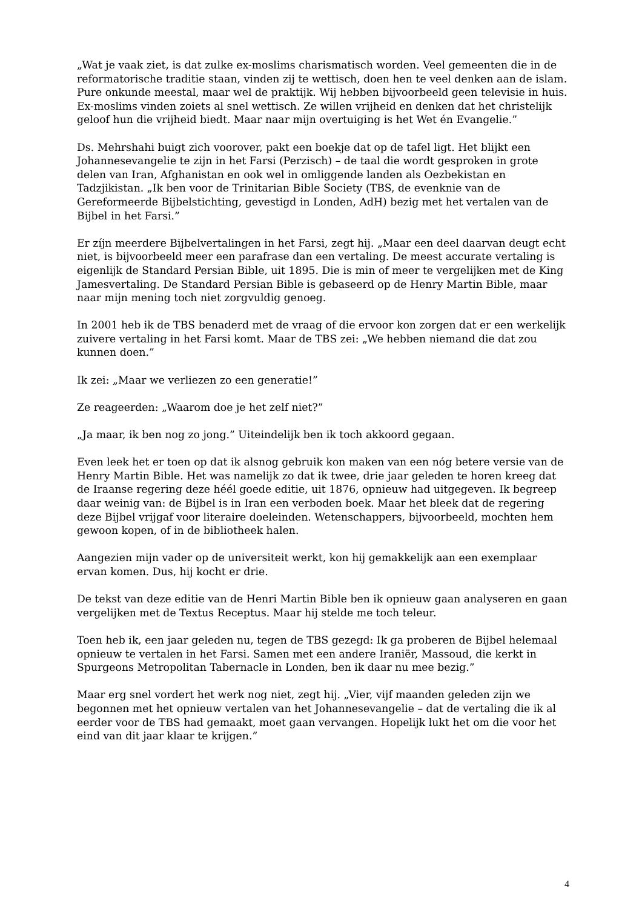„Wat je vaak ziet, is dat zulke ex-moslims charismatisch worden. Veel gemeenten die in de reformatorische traditie staan, vinden zij te wettisch, doen hen te veel denken aan de islam. Pure onkunde meestal, maar wel de praktijk. Wij hebben bijvoorbeeld geen televisie in huis. Ex-moslims vinden zoiets al snel wettisch. Ze willen vrijheid en denken dat het christelijk geloof hun die vrijheid biedt. Maar naar mijn overtuiging is het Wet én Evangelie.”
Ds. Mehrshahi buigt zich voorover, pakt een boekje dat op de tafel ligt. Het blijkt een Johannesevangelie te zijn in het Farsi (Perzisch) – de taal die wordt gesproken in grote delen van Iran, Afghanistan en ook wel in omliggende landen als Oezbekistan en Tadzjikistan. „Ik ben voor de Trinitarian Bible Society (TBS, de evenknie van de Gereformeerde Bijbelstichting, gevestigd in Londen, AdH) bezig met het vertalen van de Bijbel in het Farsi.”
Er zíjn meerdere Bijbelvertalingen in het Farsi, zegt hij. „Maar een deel daarvan deugt echt niet, is bijvoorbeeld meer een parafrase dan een vertaling. De meest accurate vertaling is eigenlijk de Standard Persian Bible, uit 1895. Die is min of meer te vergelijken met de King Jamesvertaling. De Standard Persian Bible is gebaseerd op de Henry Martin Bible, maar naar mijn mening toch niet zorgvuldig genoeg.
In 2001 heb ik de TBS benaderd met de vraag of die ervoor kon zorgen dat er een werkelijk zuivere vertaling in het Farsi komt. Maar de TBS zei: „We hebben niemand die dat zou kunnen doen.”
Ik zei: „Maar we verliezen zo een generatie!”
Ze reageerden: „Waarom doe je het zelf niet?”
„Ja maar, ik ben nog zo jong.” Uiteindelijk ben ik toch akkoord gegaan.
Even leek het er toen op dat ik alsnog gebruik kon maken van een nóg betere versie van de Henry Martin Bible. Het was namelijk zo dat ik twee, drie jaar geleden te horen kreeg dat de Iraanse regering deze héél goede editie, uit 1876, opnieuw had uitgegeven. Ik begreep daar weinig van: de Bijbel is in Iran een verboden boek. Maar het bleek dat de regering deze Bijbel vrijgaf voor literaire doeleinden. Wetenschappers, bijvoorbeeld, mochten hem gewoon kopen, of in de bibliotheek halen.
Aangezien mijn vader op de universiteit werkt, kon hij gemakkelijk aan een exemplaar ervan komen. Dus, hij kocht er drie.
De tekst van deze editie van de Henri Martin Bible ben ik opnieuw gaan analyseren en gaan vergelijken met de Textus Receptus. Maar hij stelde me toch teleur.
Toen heb ik, een jaar geleden nu, tegen de TBS gezegd: Ik ga proberen de Bijbel helemaal opnieuw te vertalen in het Farsi. Samen met een andere Iraniër, Massoud, die kerkt in Spurgeons Metropolitan Tabernacle in Londen, ben ik daar nu mee bezig.”
Maar erg snel vordert het werk nog niet, zegt hij. „Vier, vijf maanden geleden zijn we begonnen met het opnieuw vertalen van het Johannesevangelie – dat de vertaling die ik al eerder voor de TBS had gemaakt, moet gaan vervangen. Hopelijk lukt het om die voor het eind van dit jaar klaar te krijgen.”
4